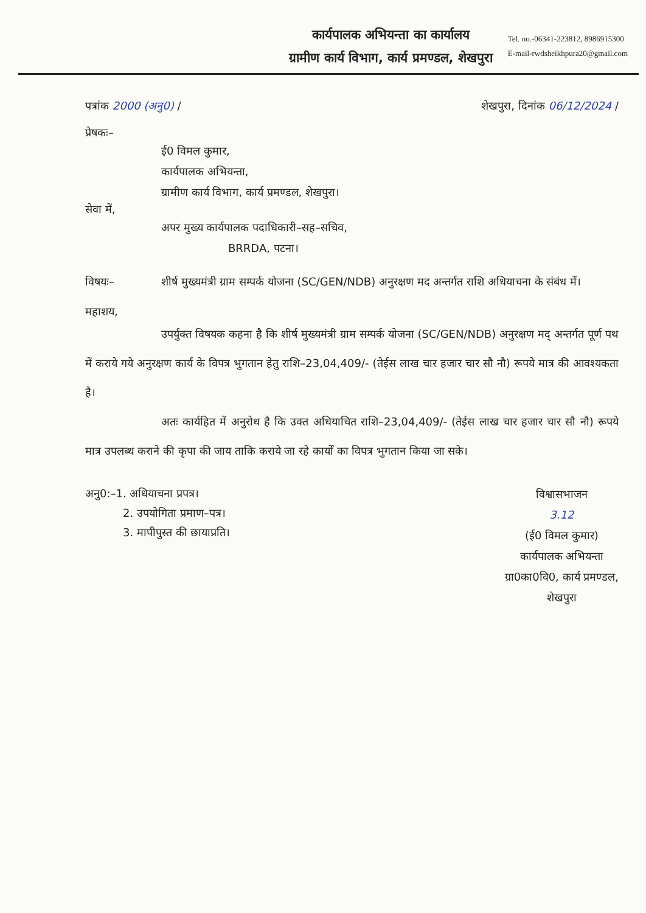कार्यपालक अभियन्ता का कार्यालय
ग्रामीण कार्य विभाग, कार्य प्रमण्डल, शेखपुरा
Tel. no.-06341-223812, 8986915300
E-mail-rwdsheikhpura20@gmail.com
पत्रांक 2000 (अनु0) / शेखपुरा, दिनांक 06/12/2024 /
प्रेषकः–
ई0 विमल कुमार,
कार्यपालक अभियन्ता,
ग्रामीण कार्य विभाग, कार्य प्रमण्डल, शेखपुरा।
सेवा में,
अपर मुख्य कार्यपालक पदाधिकारी–सह–सचिव,
BRRDA, पटना।
विषयः– शीर्ष मुख्यमंत्री ग्राम सम्पर्क योजना (SC/GEN/NDB) अनुरक्षण मद अन्तर्गत राशि अधियाचना के संबंध में।
महाशय,
उपर्युक्त विषयक कहना है कि शीर्ष मुख्यमंत्री ग्राम सम्पर्क योजना (SC/GEN/NDB) अनुरक्षण मद् अन्तर्गत पूर्ण पथ में कराये गये अनुरक्षण कार्य के विपत्र भुगतान हेतु राशि–23,04,409/- (तेईस लाख चार हजार चार सौ नौ) रूपये मात्र की आवश्यकता है।
अतः कार्यहित में अनुरोध है कि उक्त अधियाचित राशि–23,04,409/- (तेईस लाख चार हजार चार सौ नौ) रूपये मात्र उपलब्ध कराने की कृपा की जाय ताकि कराये जा रहे कार्यों का विपत्र भुगतान किया जा सके।
अनु0:–1. अधियाचना प्रपत्र।
2. उपयोगिता प्रमाण–पत्र।
3. मापीपुस्त की छायाप्रति।
विश्वासभाजन
3.12
(ई0 विमल कुमार)
कार्यपालक अभियन्ता
ग्रा0का0वि0, कार्य प्रमण्डल,
शेखपुरा